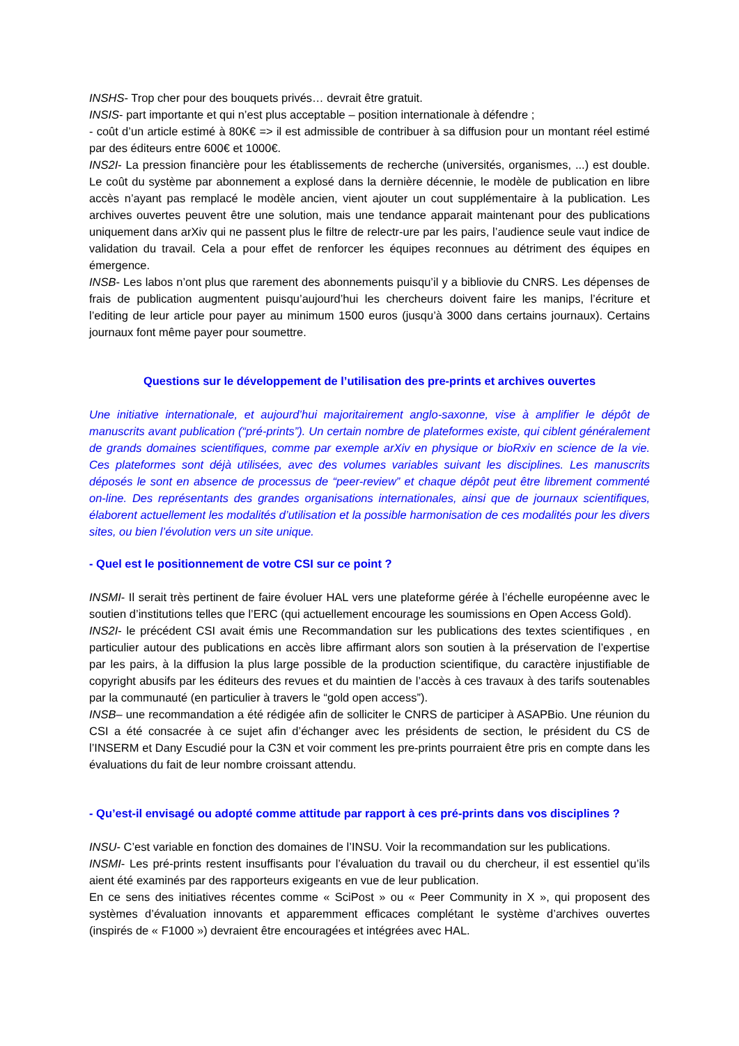INSHS- Trop cher pour des bouquets privés… devrait être gratuit.
INSIS- part importante et qui n’est plus acceptable – position internationale à défendre ;
- coût d’un article estimé à 80K€ => il est admissible de contribuer à sa diffusion pour un montant réel estimé par des éditeurs entre 600€ et 1000€.
INS2I- La pression financière pour les établissements de recherche (universités, organismes, ...) est double. Le coût du système par abonnement a explosé dans la dernière décennie, le modèle de publication en libre accès n’ayant pas remplacé le modèle ancien, vient ajouter un cout supplémentaire à la publication. Les archives ouvertes peuvent être une solution, mais une tendance apparait maintenant pour des publications uniquement dans arXiv qui ne passent plus le filtre de relectr-ure par les pairs, l’audience seule vaut indice de validation du travail. Cela a pour effet de renforcer les équipes reconnues au détriment des équipes en émergence.
INSB- Les labos n’ont plus que rarement des abonnements puisqu’il y a bibliovie du CNRS. Les dépenses de frais de publication augmentent puisqu’aujourd’hui les chercheurs doivent faire les manips, l’écriture et l’editing de leur article pour payer au minimum 1500 euros (jusqu’à 3000 dans certains journaux). Certains journaux font même payer pour soumettre.
Questions sur le développement de l’utilisation des pre-prints et archives ouvertes
Une initiative internationale, et aujourd’hui majoritairement anglo-saxonne, vise à amplifier le dépôt de manuscrits avant publication (“pré-prints”). Un certain nombre de plateformes existe, qui ciblent généralement de grands domaines scientifiques, comme par exemple arXiv en physique or bioRxiv en science de la vie. Ces plateformes sont déjà utilisées, avec des volumes variables suivant les disciplines. Les manuscrits déposés le sont en absence de processus de “peer-review” et chaque dépôt peut être librement commenté on-line. Des représentants des grandes organisations internationales, ainsi que de journaux scientifiques, élaborent actuellement les modalités d’utilisation et la possible harmonisation de ces modalités pour les divers sites, ou bien l’évolution vers un site unique.
- Quel est le positionnement de votre CSI sur ce point ?
INSMI- Il serait très pertinent de faire évoluer HAL vers une plateforme gérée à l’échelle européenne avec le soutien d’institutions telles que l’ERC (qui actuellement encourage les soumissions en Open Access Gold).
INS2I- le précédent CSI avait émis une Recommandation sur les publications des textes scientifiques , en particulier autour des publications en accès libre affirmant alors son soutien à la préservation de l’expertise par les pairs, à la diffusion la plus large possible de la production scientifique, du caractère injustifiable de copyright abusifs par les éditeurs des revues et du maintien de l’accès à ces travaux à des tarifs soutenables par la communauté (en particulier à travers le “gold open access”).
INSB– une recommandation a été rédigée afin de solliciter le CNRS de participer à ASAPBio. Une réunion du CSI a été consacrée à ce sujet afin d’échanger avec les présidents de section, le président du CS de l’INSERM et Dany Escudié pour la C3N et voir comment les pre-prints pourraient être pris en compte dans les évaluations du fait de leur nombre croissant attendu.
- Qu’est-il envisagé ou adopté comme attitude par rapport à ces pré-prints dans vos disciplines ?
INSU- C’est variable en fonction des domaines de l’INSU. Voir la recommandation sur les publications.
INSMI- Les pré-prints restent insuffisants pour l’évaluation du travail ou du chercheur, il est essentiel qu’ils aient été examinés par des rapporteurs exigeants en vue de leur publication.
En ce sens des initiatives récentes comme « SciPost » ou « Peer Community in X », qui proposent des systèmes d’évaluation innovants et apparemment efficaces complétant le système d’archives ouvertes (inspirés de « F1000 ») devraient être encouragées et intégrées avec HAL.